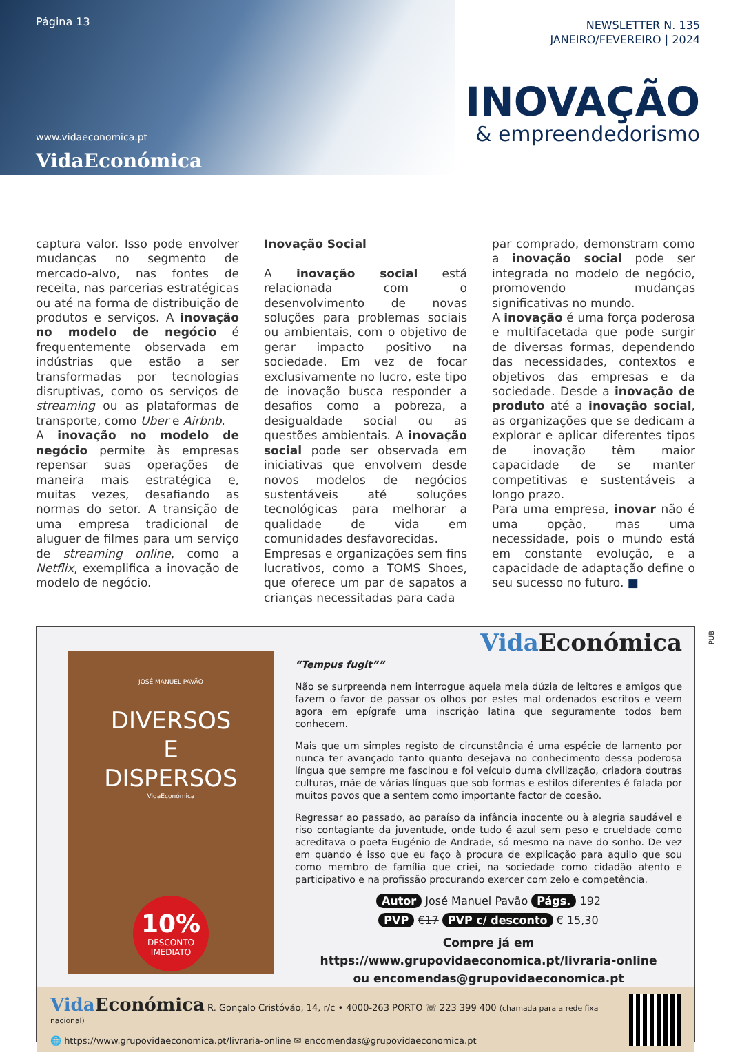Página 13
www.vidaeconomica.pt
VidaEconómica
NEWSLETTER N. 135
JANEIRO/FEVEREIRO | 2024
INOVAÇÃO
& empreendedorismo
captura valor. Isso pode envolver mudanças no segmento de mercado-alvo, nas fontes de receita, nas parcerias estratégicas ou até na forma de distribuição de produtos e serviços. A inovação no modelo de negócio é frequentemente observada em indústrias que estão a ser transformadas por tecnologias disruptivas, como os serviços de streaming ou as plataformas de transporte, como Uber e Airbnb.
A inovação no modelo de negócio permite às empresas repensar suas operações de maneira mais estratégica e, muitas vezes, desafiando as normas do setor. A transição de uma empresa tradicional de aluguer de filmes para um serviço de streaming online, como a Netflix, exemplifica a inovação de modelo de negócio.
Inovação Social
A inovação social está relacionada com o desenvolvimento de novas soluções para problemas sociais ou ambientais, com o objetivo de gerar impacto positivo na sociedade. Em vez de focar exclusivamente no lucro, este tipo de inovação busca responder a desafios como a pobreza, a desigualdade social ou as questões ambientais. A inovação social pode ser observada em iniciativas que envolvem desde novos modelos de negócios sustentáveis até soluções tecnológicas para melhorar a qualidade de vida em comunidades desfavorecidas.
Empresas e organizações sem fins lucrativos, como a TOMS Shoes, que oferece um par de sapatos a crianças necessitadas para cada
par comprado, demonstram como a inovação social pode ser integrada no modelo de negócio, promovendo mudanças significativas no mundo.
A inovação é uma força poderosa e multifacetada que pode surgir de diversas formas, dependendo das necessidades, contextos e objetivos das empresas e da sociedade. Desde a inovação de produto até a inovação social, as organizações que se dedicam a explorar e aplicar diferentes tipos de inovação têm maior capacidade de se manter competitivas e sustentáveis a longo prazo.
Para uma empresa, inovar não é uma opção, mas uma necessidade, pois o mundo está em constante evolução, e a capacidade de adaptação define o seu sucesso no futuro. ■
PUB
JOSÉ MANUEL PAVÃO
DIVERSOS
E
DISPERSOS
VidaEconómica
10% DESCONTO
IMEDIATO
Vida Económica
“Tempus fugit””
Não se surpreenda nem interrogue aquela meia dúzia de leitores e amigos que fazem o favor de passar os olhos por estes mal ordenados escritos e veem agora em epígrafe uma inscrição latina que seguramente todos bem conhecem.
Mais que um simples registo de circunstância é uma espécie de lamento por nunca ter avançado tanto quanto desejava no conhecimento dessa poderosa língua que sempre me fascinou e foi veículo duma civilização, criadora doutras culturas, mãe de várias línguas que sob formas e estilos diferentes é falada por muitos povos que a sentem como importante factor de coesão.
Regressar ao passado, ao paraíso da infância inocente ou à alegria saudável e riso contagiante da juventude, onde tudo é azul sem peso e crueldade como acreditava o poeta Eugénio de Andrade, só mesmo na nave do sonho. De vez em quando é isso que eu faço à procura de explicação para aquilo que sou como membro de família que criei, na sociedade como cidadão atento e participativo e na profissão procurando exercer com zelo e competência.
Autor José Manuel Pavão Págs. 192
PVP €17 PVP c/ desconto € 15,30
Compre já em https://www.grupovidaeconomica.pt/livraria-online
ou encomendas@grupovidaeconomica.pt
Vida Económica R. Gonçalo Cristóvão, 14, r/c • 4000-263 PORTO ☏ 223 399 400 (chamada para a rede fixa nacional)
🌐 https://www.grupovidaeconomica.pt/livraria-online ✉ encomendas@grupovidaeconomica.pt